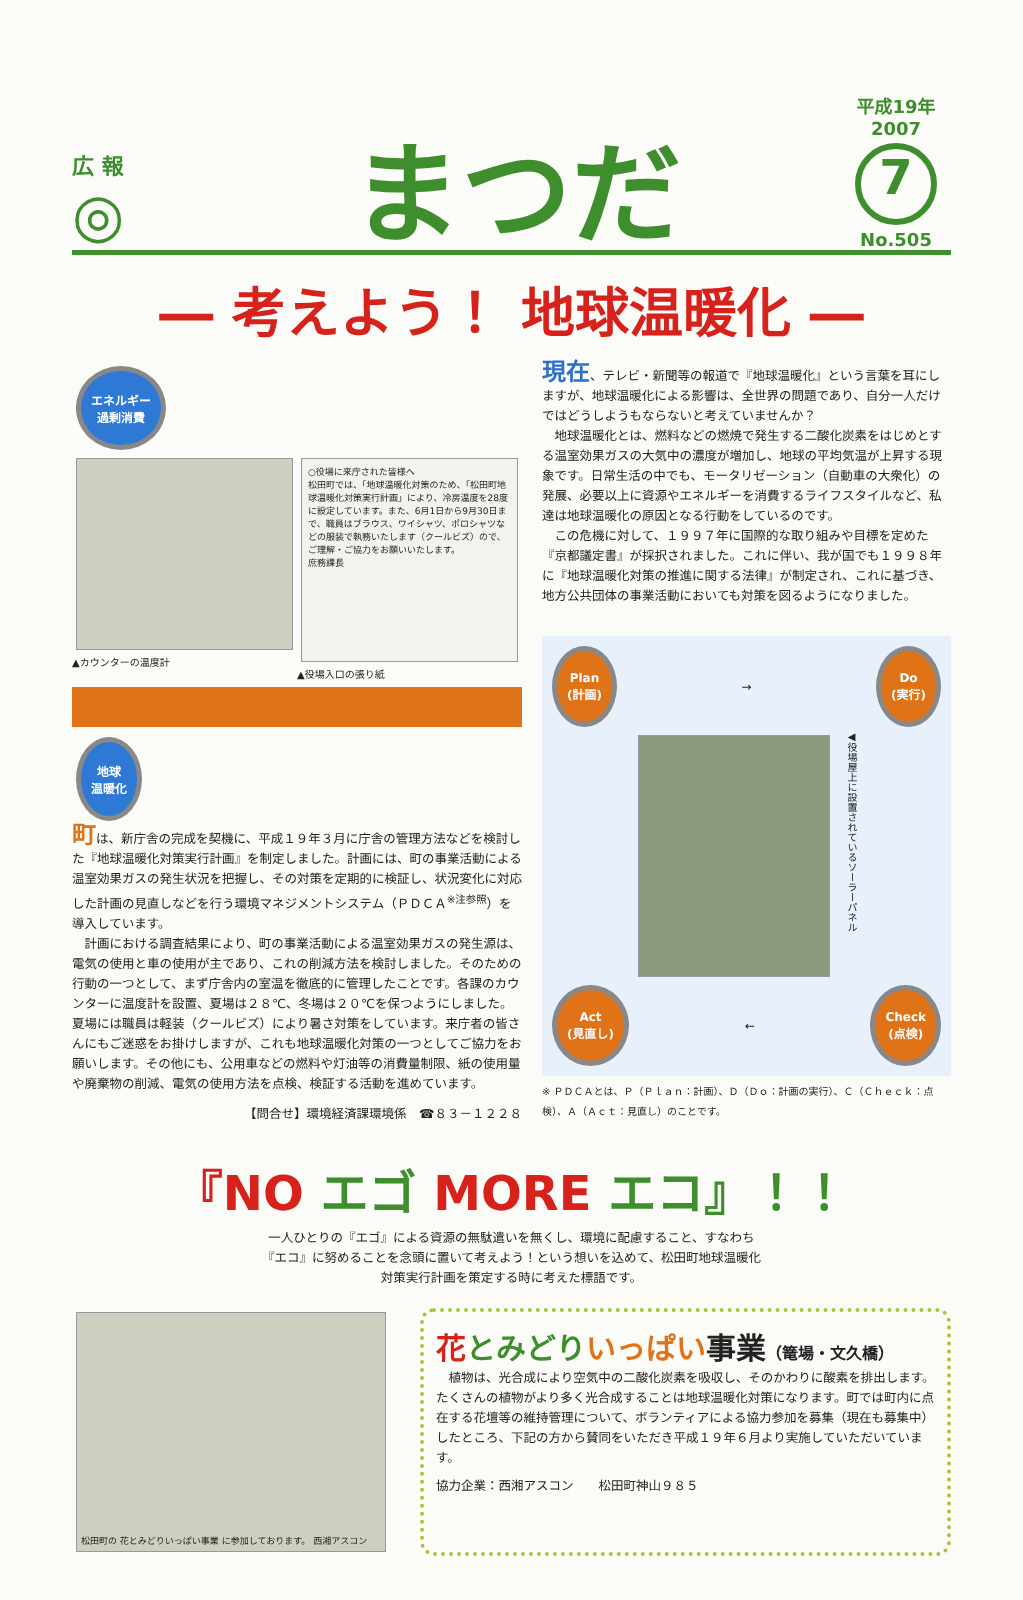広 報
◎
まつだ
平成19年
2007
7
No.505
― 考えよう！ 地球温暖化 ―
エネルギー
過剰消費
▲カウンターの温度計
○役場に来庁された皆様へ
松田町では、「地球温暖化対策のため、「松田町地球温暖化対策実行計画」により、冷房温度を28度に設定しています。また、6月1日から9月30日まで、職員はブラウス、ワイシャツ、ポロシャツなどの服装で執務いたします（クールビズ）ので、ご理解・ご協力をお願いいたします。
庶務課長
▲役場入口の張り紙
地球
温暖化
町は、新庁舎の完成を契機に、平成１９年３月に庁舎の管理方法などを検討した『地球温暖化対策実行計画』を制定しました。計画には、町の事業活動による温室効果ガスの発生状況を把握し、その対策を定期的に検証し、状況変化に対応した計画の見直しなどを行う環境マネジメントシステム（ＰＤＣＡ<sup>※注参照</sup>）を導入しています。
　計画における調査結果により、町の事業活動による温室効果ガスの発生源は、電気の使用と車の使用が主であり、これの削減方法を検討しました。そのための行動の一つとして、まず庁舎内の室温を徹底的に管理したことです。各課のカウンターに温度計を設置、夏場は２８℃、冬場は２０℃を保つようにしました。夏場には職員は軽装（クールビズ）により暑さ対策をしています。来庁者の皆さんにもご迷惑をお掛けしますが、これも地球温暖化対策の一つとしてご協力をお願いします。その他にも、公用車などの燃料や灯油等の消費量制限、紙の使用量や廃棄物の削減、電気の使用方法を点検、検証する活動を進めています。
【問合せ】環境経済課環境係　☎８３－１２２８
現在、テレビ・新聞等の報道で『地球温暖化』という言葉を耳にしますが、地球温暖化による影響は、全世界の問題であり、自分一人だけではどうしようもならないと考えていませんか？
　地球温暖化とは、燃料などの燃焼で発生する二酸化炭素をはじめとする温室効果ガスの大気中の濃度が増加し、地球の平均気温が上昇する現象です。日常生活の中でも、モータリゼーション（自動車の大衆化）の発展、必要以上に資源やエネルギーを消費するライフスタイルなど、私達は地球温暖化の原因となる行動をしているのです。
　この危機に対して、１９９７年に国際的な取り組みや目標を定めた『京都議定書』が採択されました。これに伴い、我が国でも１９９８年に『地球温暖化対策の推進に関する法律』が制定され、これに基づき、地方公共団体の事業活動においても対策を図るようになりました。
Plan
(計画) → Do
(実行)
◀役場屋上に設置されているソーラーパネル
Act
(見直し) ← Check
(点検)
※ ＰＤＣＡとは、Ｐ（Ｐｌａｎ：計画）、Ｄ（Ｄｏ：計画の実行）、Ｃ（Ｃｈｅｃｋ：点検）、Ａ（Ａｃｔ：見直し）のことです。
『NO エゴ MORE エコ』！！
一人ひとりの『エゴ』による資源の無駄遣いを無くし、環境に配慮すること、すなわち
『エコ』に努めることを念頭に置いて考えよう！という想いを込めて、松田町地球温暖化
対策実行計画を策定する時に考えた標語です。
松田町の 花とみどりいっぱい事業 に参加しております。 西湘アスコン
花とみどり いっぱい事業（篭場・文久橋）
　植物は、光合成により空気中の二酸化炭素を吸収し、そのかわりに酸素を排出します。たくさんの植物がより多く光合成することは地球温暖化対策になります。町では町内に点在する花壇等の維持管理について、ボランティアによる協力参加を募集（現在も募集中）したところ、下記の方から賛同をいただき平成１９年６月より実施していただいています。
協力企業：西湘アスコン　　松田町神山９８５